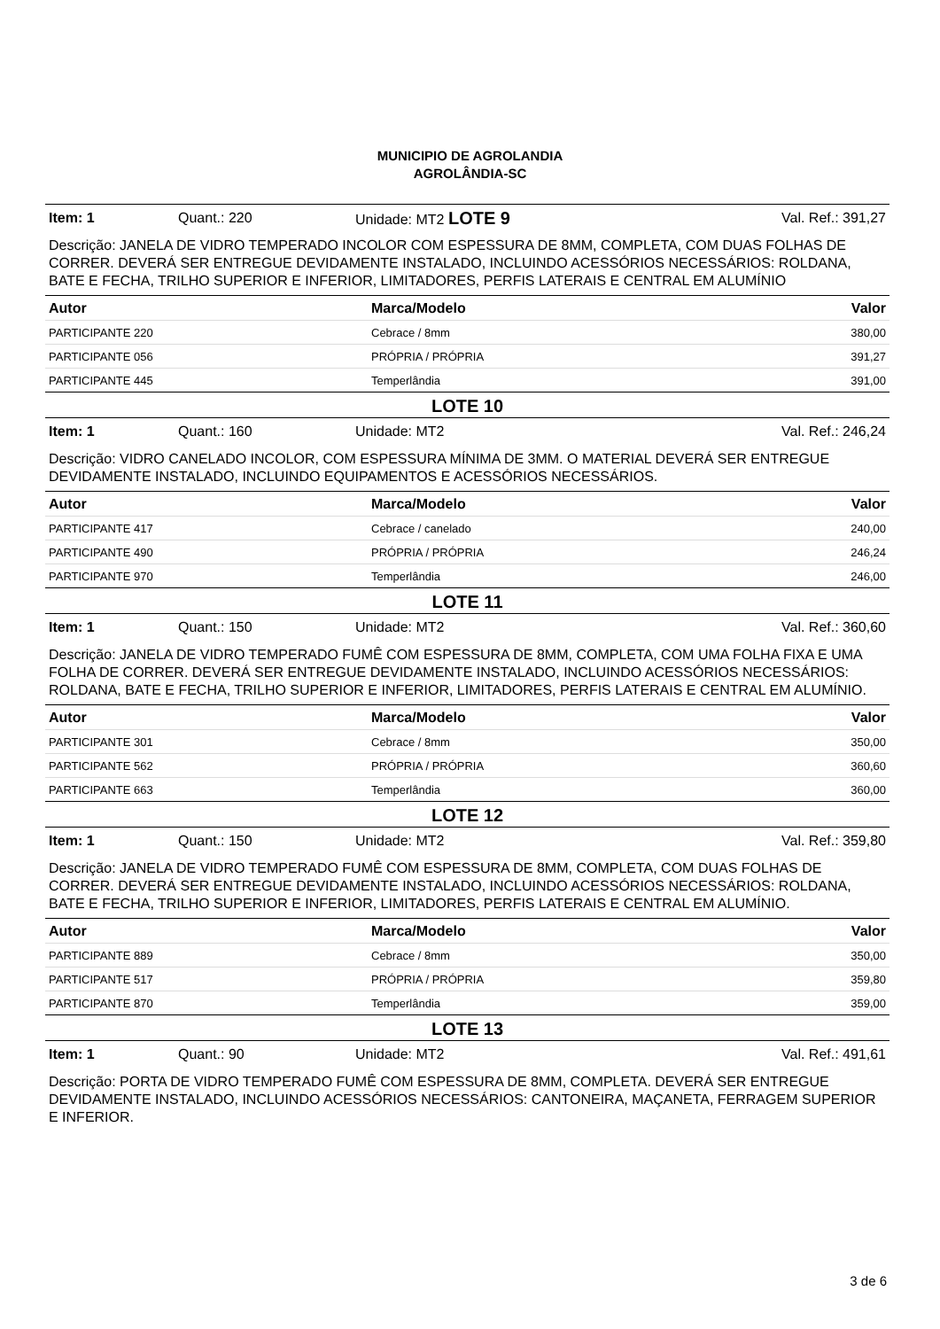MUNICIPIO DE AGROLANDIA
AGROLÂNDIA-SC
Item: 1 Quant.: 220 Unidade: MT2 LOTE 9 Val. Ref.: 391,27
Descrição: JANELA DE VIDRO TEMPERADO INCOLOR COM ESPESSURA DE 8MM, COMPLETA, COM DUAS FOLHAS DE CORRER. DEVERÁ SER ENTREGUE DEVIDAMENTE INSTALADO, INCLUINDO ACESSÓRIOS NECESSÁRIOS: ROLDANA, BATE E FECHA, TRILHO SUPERIOR E INFERIOR, LIMITADORES, PERFIS LATERAIS E CENTRAL EM ALUMÍNIO
| Autor | Marca/Modelo | Valor |
| --- | --- | --- |
| PARTICIPANTE 220 | Cebrace / 8mm | 380,00 |
| PARTICIPANTE 056 | PRÓPRIA / PRÓPRIA | 391,27 |
| PARTICIPANTE 445 | Temperlândia | 391,00 |
LOTE 10
Item: 1 Quant.: 160 Unidade: MT2 Val. Ref.: 246,24
Descrição: VIDRO CANELADO INCOLOR, COM ESPESSURA MÍNIMA DE 3MM. O MATERIAL DEVERÁ SER ENTREGUE DEVIDAMENTE INSTALADO, INCLUINDO EQUIPAMENTOS E ACESSÓRIOS NECESSÁRIOS.
| Autor | Marca/Modelo | Valor |
| --- | --- | --- |
| PARTICIPANTE 417 | Cebrace / canelado | 240,00 |
| PARTICIPANTE 490 | PRÓPRIA / PRÓPRIA | 246,24 |
| PARTICIPANTE 970 | Temperlândia | 246,00 |
LOTE 11
Item: 1 Quant.: 150 Unidade: MT2 Val. Ref.: 360,60
Descrição: JANELA DE VIDRO TEMPERADO FUMÊ COM ESPESSURA DE 8MM, COMPLETA, COM UMA FOLHA FIXA E UMA FOLHA DE CORRER. DEVERÁ SER ENTREGUE DEVIDAMENTE INSTALADO, INCLUINDO ACESSÓRIOS NECESSÁRIOS: ROLDANA, BATE E FECHA, TRILHO SUPERIOR E INFERIOR, LIMITADORES, PERFIS LATERAIS E CENTRAL EM ALUMÍNIO.
| Autor | Marca/Modelo | Valor |
| --- | --- | --- |
| PARTICIPANTE 301 | Cebrace / 8mm | 350,00 |
| PARTICIPANTE 562 | PRÓPRIA / PRÓPRIA | 360,60 |
| PARTICIPANTE 663 | Temperlândia | 360,00 |
LOTE 12
Item: 1 Quant.: 150 Unidade: MT2 Val. Ref.: 359,80
Descrição: JANELA DE VIDRO TEMPERADO FUMÊ COM ESPESSURA DE 8MM, COMPLETA, COM DUAS FOLHAS DE CORRER. DEVERÁ SER ENTREGUE DEVIDAMENTE INSTALADO, INCLUINDO ACESSÓRIOS NECESSÁRIOS: ROLDANA, BATE E FECHA, TRILHO SUPERIOR E INFERIOR, LIMITADORES, PERFIS LATERAIS E CENTRAL EM ALUMÍNIO.
| Autor | Marca/Modelo | Valor |
| --- | --- | --- |
| PARTICIPANTE 889 | Cebrace / 8mm | 350,00 |
| PARTICIPANTE 517 | PRÓPRIA / PRÓPRIA | 359,80 |
| PARTICIPANTE 870 | Temperlândia | 359,00 |
LOTE 13
Item: 1 Quant.: 90 Unidade: MT2 Val. Ref.: 491,61
Descrição: PORTA DE VIDRO TEMPERADO FUMÊ COM ESPESSURA DE 8MM, COMPLETA. DEVERÁ SER ENTREGUE DEVIDAMENTE INSTALADO, INCLUINDO ACESSÓRIOS NECESSÁRIOS: CANTONEIRA, MAÇANETA, FERRAGEM SUPERIOR E INFERIOR.
3 de 6